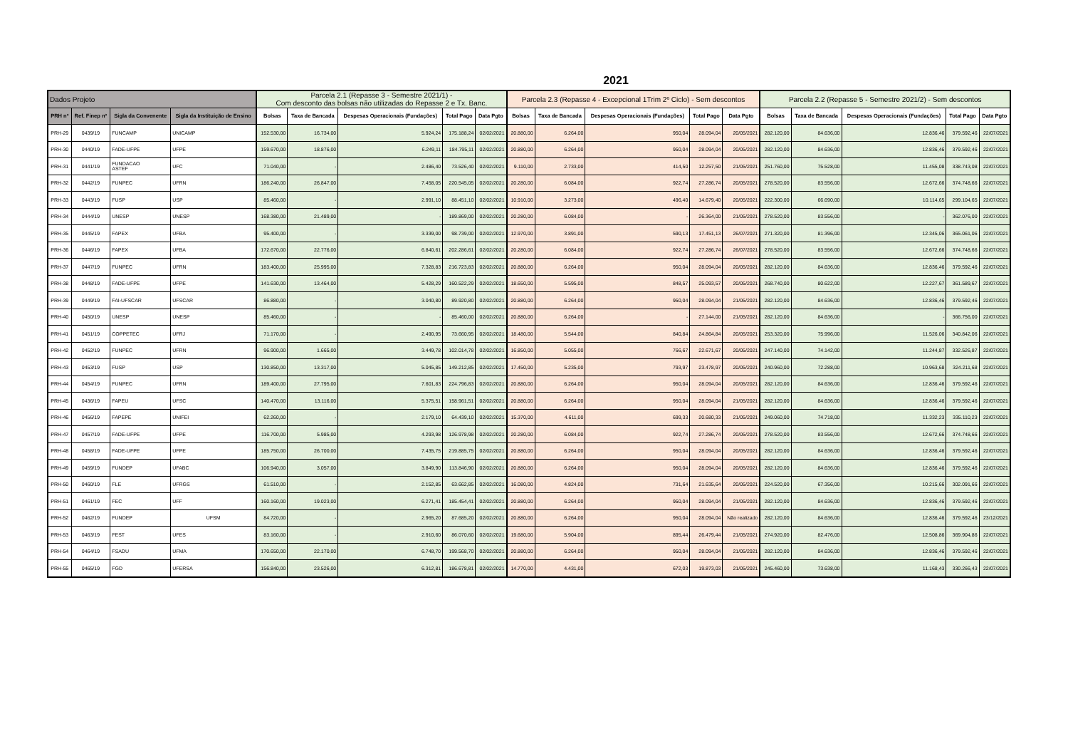2021
| Dados Projeto | | | | Parcela 2.1 (Repasse 3 - Semestre 2021/1) - Com desconto das bolsas não utilizadas do Repasse 2 e Tx. Banc. | | | | | Parcela 2.3 (Repasse 4 - Excepcional 1Trim 2º Ciclo) - Sem descontos | | | | | Parcela 2.2 (Repasse 5 - Semestre 2021/2) - Sem descontos | | | | |
| --- | --- | --- | --- | --- | --- | --- | --- | --- | --- | --- | --- | --- | --- | --- | --- | --- | --- | --- |
| PRH nº | Ref. Finep nº | Sigla da Convenente | Sigla da Instituição de Ensino | Bolsas | Taxa de Bancada | Despesas Operacionais (Fundações) | Total Pago | Data Pgto | Bolsas | Taxa de Bancada | Despesas Operacionais (Fundações) | Total Pago | Data Pgto | Bolsas | Taxa de Bancada | Despesas Operacionais (Fundações) | Total Pago | Data Pgto |
| PRH-29 | 0439/19 | FUNCAMP | UNICAMP | 152.530,00 | 16.734,00 | 5.924,24 | 175.188,24 | 02/02/2021 | 20.880,00 | 6.264,00 | 950,04 | 28.094,04 | 20/05/2021 | 282.120,00 | 84.636,00 | 12.836,46 | 379.592,46 | 22/07/2021 |
| PRH-30 | 0440/19 | FADE-UFPE | UFPE | 159.670,00 | 18.876,00 | 6.249,11 | 184.795,11 | 02/02/2021 | 20.880,00 | 6.264,00 | 950,04 | 28.094,04 | 20/05/2021 | 282.120,00 | 84.636,00 | 12.836,46 | 379.592,46 | 22/07/2021 |
| PRH-31 | 0441/19 | FUNDACAO ASTEF | UFC | 71.040,00 | - | 2.486,40 | 73.526,40 | 02/02/2021 | 9.110,00 | 2.733,00 | 414,50 | 12.257,50 | 21/05/2021 | 251.760,00 | 75.528,00 | 11.455,08 | 338.743,08 | 22/07/2021 |
| PRH-32 | 0442/19 | FUNPEC | UFRN | 186.240,00 | 26.847,00 | 7.458,05 | 220.545,05 | 02/02/2021 | 20.280,00 | 6.084,00 | 922,74 | 27.286,74 | 20/05/2021 | 278.520,00 | 83.556,00 | 12.672,66 | 374.748,66 | 22/07/2021 |
| PRH-33 | 0443/19 | FUSP | USP | 85.460,00 | - | 2.991,10 | 88.451,10 | 02/02/2021 | 10.910,00 | 3.273,00 | 496,40 | 14.679,40 | 20/05/2021 | 222.300,00 | 66.690,00 | 10.114,65 | 299.104,65 | 22/07/2021 |
| PRH-34 | 0444/19 | UNESP | UNESP | 168.380,00 | 21.489,00 | - | 189.869,00 | 02/02/2021 | 20.280,00 | 6.084,00 | - | 26.364,00 | 21/05/2021 | 278.520,00 | 83.556,00 | - | 362.076,00 | 22/07/2021 |
| PRH-35 | 0445/19 | FAPEX | UFBA | 95.400,00 | - | 3.339,00 | 98.739,00 | 02/02/2021 | 12.970,00 | 3.891,00 | 590,13 | 17.451,13 | 26/07/2021 | 271.320,00 | 81.396,00 | 12.345,06 | 365.061,06 | 22/07/2021 |
| PRH-36 | 0446/19 | FAPEX | UFBA | 172.670,00 | 22.776,00 | 6.840,61 | 202.286,61 | 02/02/2021 | 20.280,00 | 6.084,00 | 922,74 | 27.286,74 | 26/07/2021 | 278.520,00 | 83.556,00 | 12.672,66 | 374.748,66 | 22/07/2021 |
| PRH-37 | 0447/19 | FUNPEC | UFRN | 183.400,00 | 25.995,00 | 7.328,83 | 216.723,83 | 02/02/2021 | 20.880,00 | 6.264,00 | 950,04 | 28.094,04 | 20/05/2021 | 282.120,00 | 84.636,00 | 12.836,46 | 379.592,46 | 22/07/2021 |
| PRH-38 | 0448/19 | FADE-UFPE | UFPE | 141.630,00 | 13.464,00 | 5.428,29 | 160.522,29 | 02/02/2021 | 18.650,00 | 5.595,00 | 848,57 | 25.093,57 | 20/05/2021 | 268.740,00 | 80.622,00 | 12.227,67 | 361.589,67 | 22/07/2021 |
| PRH-39 | 0449/19 | FAI-UFSCAR | UFSCAR | 86.880,00 | - | 3.040,80 | 89.920,80 | 02/02/2021 | 20.880,00 | 6.264,00 | 950,04 | 28.094,04 | 21/05/2021 | 282.120,00 | 84.636,00 | 12.836,46 | 379.592,46 | 22/07/2021 |
| PRH-40 | 0450/19 | UNESP | UNESP | 85.460,00 | - | - | 85.460,00 | 02/02/2021 | 20.880,00 | 6.264,00 | - | 27.144,00 | 21/05/2021 | 282.120,00 | 84.636,00 | - | 366.756,00 | 22/07/2021 |
| PRH-41 | 0451/19 | COPPETEC | UFRJ | 71.170,00 | - | 2.490,95 | 73.660,95 | 02/02/2021 | 18.480,00 | 5.544,00 | 840,84 | 24.864,84 | 20/05/2021 | 253.320,00 | 75.996,00 | 11.526,06 | 340.842,06 | 22/07/2021 |
| PRH-42 | 0452/19 | FUNPEC | UFRN | 96.900,00 | 1.665,00 | 3.449,78 | 102.014,78 | 02/02/2021 | 16.850,00 | 5.055,00 | 766,67 | 22.671,67 | 20/05/2021 | 247.140,00 | 74.142,00 | 11.244,87 | 332.526,87 | 22/07/2021 |
| PRH-43 | 0453/19 | FUSP | USP | 130.850,00 | 13.317,00 | 5.045,85 | 149.212,85 | 02/02/2021 | 17.450,00 | 5.235,00 | 793,97 | 23.478,97 | 20/05/2021 | 240.960,00 | 72.288,00 | 10.963,68 | 324.211,68 | 22/07/2021 |
| PRH-44 | 0454/19 | FUNPEC | UFRN | 189.400,00 | 27.795,00 | 7.601,83 | 224.796,83 | 02/02/2021 | 20.880,00 | 6.264,00 | 950,04 | 28.094,04 | 20/05/2021 | 282.120,00 | 84.636,00 | 12.836,46 | 379.592,46 | 22/07/2021 |
| PRH-45 | 0436/19 | FAPEU | UFSC | 140.470,00 | 13.116,00 | 5.375,51 | 158.961,51 | 02/02/2021 | 20.880,00 | 6.264,00 | 950,04 | 28.094,04 | 21/05/2021 | 282.120,00 | 84.636,00 | 12.836,46 | 379.592,46 | 22/07/2021 |
| PRH-46 | 0456/19 | FAPEPE | UNIFEI | 62.260,00 | - | 2.179,10 | 64.439,10 | 02/02/2021 | 15.370,00 | 4.611,00 | 699,33 | 20.680,33 | 21/05/2021 | 249.060,00 | 74.718,00 | 11.332,23 | 335.110,23 | 22/07/2021 |
| PRH-47 | 0457/19 | FADE-UFPE | UFPE | 116.700,00 | 5.985,00 | 4.293,98 | 126.978,98 | 02/02/2021 | 20.280,00 | 6.084,00 | 922,74 | 27.286,74 | 20/05/2021 | 278.520,00 | 83.556,00 | 12.672,66 | 374.748,66 | 22/07/2021 |
| PRH-48 | 0458/19 | FADE-UFPE | UFPE | 185.750,00 | 26.700,00 | 7.435,75 | 219.885,75 | 02/02/2021 | 20.880,00 | 6.264,00 | 950,04 | 28.094,04 | 20/05/2021 | 282.120,00 | 84.636,00 | 12.836,46 | 379.592,46 | 22/07/2021 |
| PRH-49 | 0459/19 | FUNDEP | UFABC | 106.940,00 | 3.057,00 | 3.849,90 | 113.846,90 | 02/02/2021 | 20.880,00 | 6.264,00 | 950,04 | 28.094,04 | 20/05/2021 | 282.120,00 | 84.636,00 | 12.836,46 | 379.592,46 | 22/07/2021 |
| PRH-50 | 0460/19 | FLE | UFRGS | 61.510,00 | - | 2.152,85 | 63.662,85 | 02/02/2021 | 16.080,00 | 4.824,00 | 731,64 | 21.635,64 | 20/05/2021 | 224.520,00 | 67.356,00 | 10.215,66 | 302.091,66 | 22/07/2021 |
| PRH-51 | 0461/19 | FEC | UFF | 160.160,00 | 19.023,00 | 6.271,41 | 185.454,41 | 02/02/2021 | 20.880,00 | 6.264,00 | 950,04 | 28.094,04 | 21/05/2021 | 282.120,00 | 84.636,00 | 12.836,46 | 379.592,46 | 22/07/2021 |
| PRH-52 | 0462/19 | FUNDEP | UFSM | 84.720,00 | - | 2.965,20 | 87.685,20 | 02/02/2021 | 20.880,00 | 6.264,00 | 950,04 | 28.094,04 | Não realizado | 282.120,00 | 84.636,00 | 12.836,46 | 379.592,46 | 23/12/2021 |
| PRH-53 | 0463/19 | FEST | UFES | 83.160,00 | - | 2.910,60 | 86.070,60 | 02/02/2021 | 19.680,00 | 5.904,00 | 895,44 | 26.479,44 | 21/05/2021 | 274.920,00 | 82.476,00 | 12.508,86 | 369.904,86 | 22/07/2021 |
| PRH-54 | 0464/19 | FSADU | UFMA | 170.650,00 | 22.170,00 | 6.748,70 | 199.568,70 | 02/02/2021 | 20.880,00 | 6.264,00 | 950,04 | 28.094,04 | 21/05/2021 | 282.120,00 | 84.636,00 | 12.836,46 | 379.592,46 | 22/07/2021 |
| PRH-55 | 0465/19 | FGD | UFERSA | 156.840,00 | 23.526,00 | 6.312,81 | 186.678,81 | 02/02/2021 | 14.770,00 | 4.431,00 | 672,03 | 19.873,03 | 21/05/2021 | 245.460,00 | 73.638,00 | 11.168,43 | 330.266,43 | 22/07/2021 |